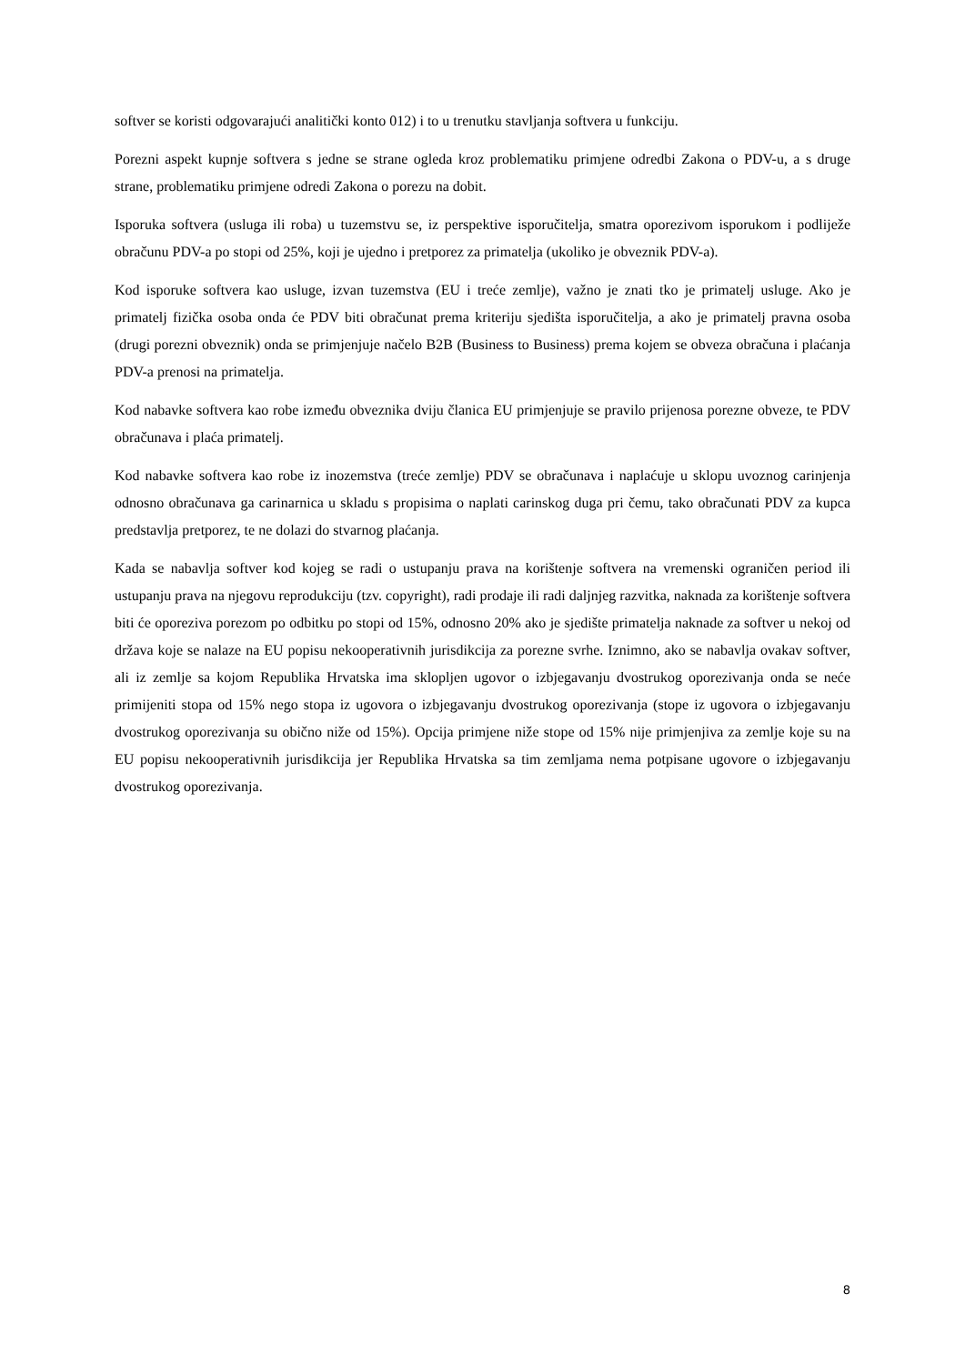softver se koristi odgovarajući analitički konto 012) i to u trenutku stavljanja softvera u funkciju.
Porezni aspekt kupnje softvera s jedne se strane ogleda kroz problematiku primjene odredbi Zakona o PDV-u, a s druge strane, problematiku primjene odredi Zakona o porezu na dobit.
Isporuka softvera (usluga ili roba) u tuzemstvu se, iz perspektive isporučitelja, smatra oporezivom isporukom i podliježe obračunu PDV-a po stopi od 25%, koji je ujedno i pretporez za primatelja (ukoliko je obveznik PDV-a).
Kod isporuke softvera kao usluge, izvan tuzemstva (EU i treće zemlje), važno je znati tko je primatelj usluge. Ako je primatelj fizička osoba onda će PDV biti obračunat prema kriteriju sjedišta isporučitelja, a ako je primatelj pravna osoba (drugi porezni obveznik) onda se primjenjuje načelo B2B (Business to Business) prema kojem se obveza obračuna i plaćanja PDV-a prenosi na primatelja.
Kod nabavke softvera kao robe između obveznika dviju članica EU primjenjuje se pravilo prijenosa porezne obveze, te PDV obračunava i plaća primatelj.
Kod nabavke softvera kao robe iz inozemstva (treće zemlje) PDV se obračunava i naplaćuje u sklopu uvoznog carinjenja odnosno obračunava ga carinarnica u skladu s propisima o naplati carinskog duga pri čemu, tako obračunati PDV za kupca predstavlja pretporez, te ne dolazi do stvarnog plaćanja.
Kada se nabavlja softver kod kojeg se radi o ustupanju prava na korištenje softvera na vremenski ograničen period ili ustupanju prava na njegovu reprodukciju (tzv. copyright), radi prodaje ili radi daljnjeg razvitka, naknada za korištenje softvera biti će oporeziva porezom po odbitku po stopi od 15%, odnosno 20% ako je sjedište primatelja naknade za softver u nekoj od država koje se nalaze na EU popisu nekooperativnih jurisdikcija za porezne svrhe. Iznimno, ako se nabavlja ovakav softver, ali iz zemlje sa kojom Republika Hrvatska ima sklopljen ugovor o izbjegavanju dvostrukog oporezivanja onda se neće primijeniti stopa od 15% nego stopa iz ugovora o izbjegavanju dvostrukog oporezivanja (stope iz ugovora o izbjegavanju dvostrukog oporezivanja su obično niže od 15%). Opcija primjene niže stope od 15% nije primjenjiva za zemlje koje su na EU popisu nekooperativnih jurisdikcija jer Republika Hrvatska sa tim zemljama nema potpisane ugovore o izbjegavanju dvostrukog oporezivanja.
8